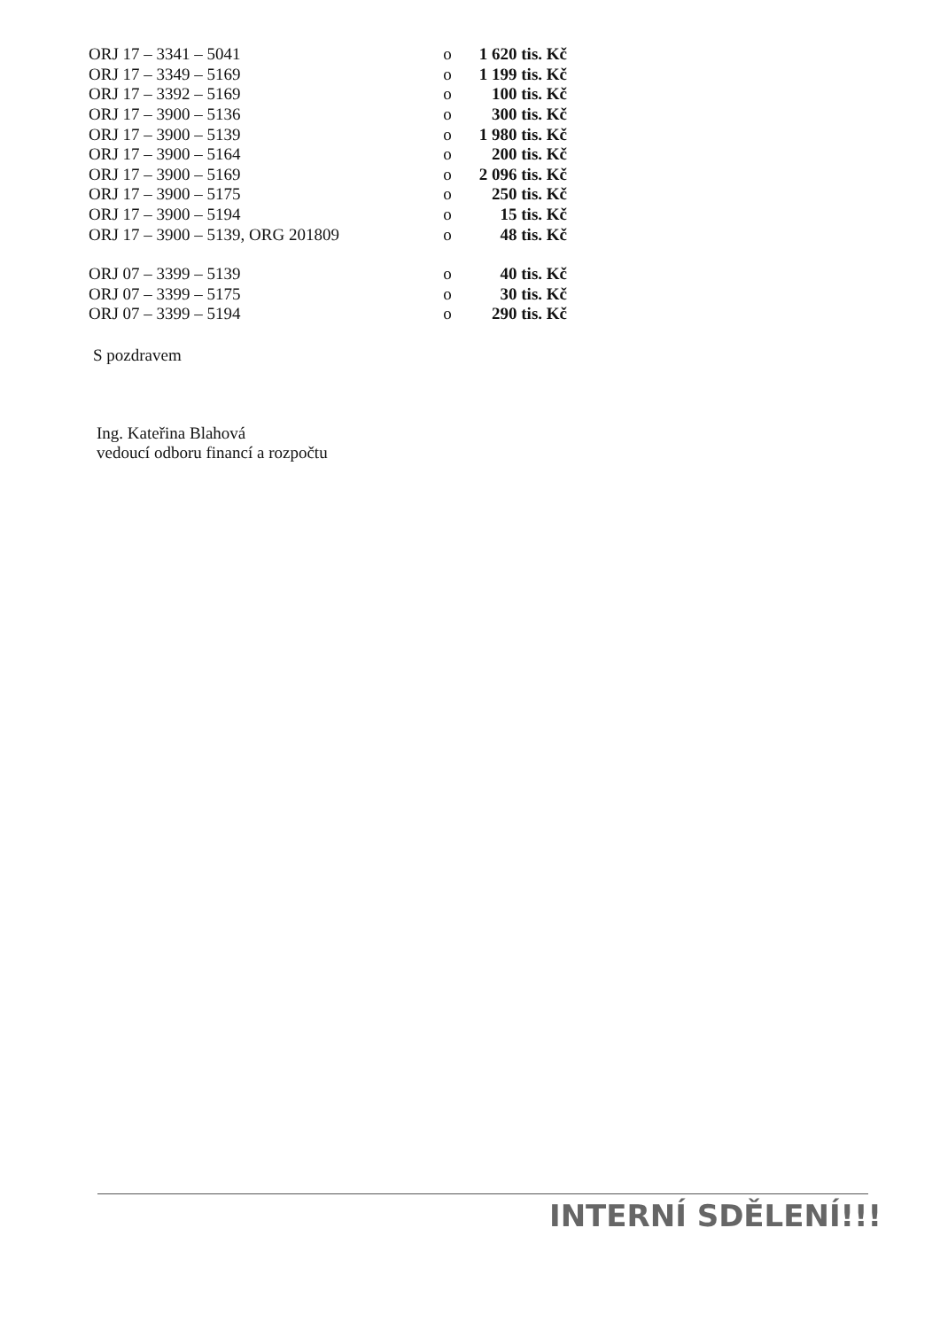| ORJ 17 – 3341 – 5041 | o | 1 620 tis. Kč |
| ORJ 17 – 3349 – 5169 | o | 1 199 tis. Kč |
| ORJ 17 – 3392 – 5169 | o | 100 tis. Kč |
| ORJ 17 – 3900 – 5136 | o | 300 tis. Kč |
| ORJ 17 – 3900 – 5139 | o | 1 980 tis. Kč |
| ORJ 17 – 3900 – 5164 | o | 200 tis. Kč |
| ORJ 17 – 3900 – 5169 | o | 2 096 tis. Kč |
| ORJ 17 – 3900 – 5175 | o | 250 tis. Kč |
| ORJ 17 – 3900 – 5194 | o | 15 tis. Kč |
| ORJ 17 – 3900 – 5139, ORG 201809 | o | 48 tis. Kč |
| ORJ 07 – 3399 – 5139 | o | 40 tis. Kč |
| ORJ 07 – 3399 – 5175 | o | 30 tis. Kč |
| ORJ 07 – 3399 – 5194 | o | 290 tis. Kč |
S pozdravem
Ing. Kateřina Blahová
vedoucí odboru financí a rozpočtu
INTERNÍ SDĚLENÍ!!!